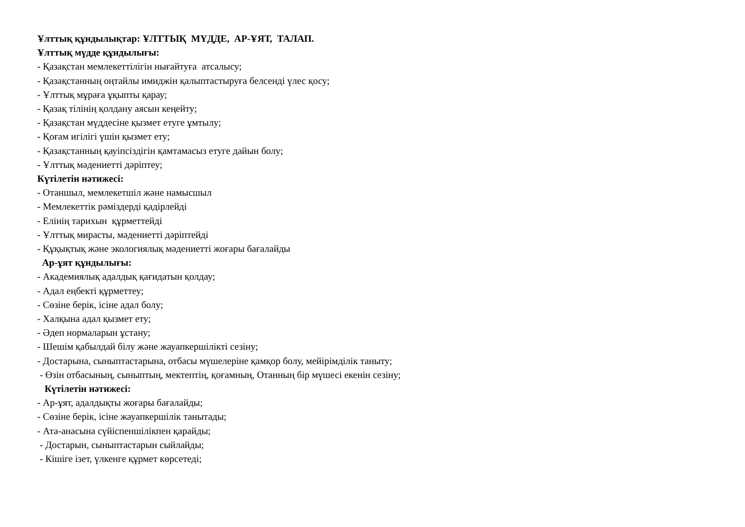Ұлттық құндылықтар: ҰЛТТЫҚ МҮДДЕ, АР-ҰЯТ, ТАЛАП.
Ұлттық мүдде құндылығы:
- Қазақстан мемлекеттілігін нығайтуға атсалысу;
- Қазақстанның оңтайлы имиджін қалыптастыруға белсенді үлес қосу;
- Ұлттық мұраға ұқыпты қарау;
- Қазақ тілінің қолдану аясын кеңейту;
- Қазақстан мүддесіне қызмет етуге ұмтылу;
- Қоғам игілігі үшін қызмет ету;
- Қазақстанның қауіпсіздігін қамтамасыз етуге дайын болу;
- Ұлттық мәдениетті дәріптеу;
Күтілетін нәтижесі:
- Отаншыл, мемлекетшіл және намысшыл
- Мемлекеттік рәміздерді қадірлейді
- Елінің тарихын құрметтейді
- Ұлттық мирасты, мәдениетті дәріптейді
- Құқықтық және экологиялық мәдениетті жоғары бағалайды
Ар-ұят құндылығы:
- Академиялық адалдық қағидатын қолдау;
- Адал еңбекті құрметтеу;
- Сөзіне берік, ісіне адал болу;
- Халқына адал қызмет ету;
- Әдеп нормаларын ұстану;
- Шешім қабылдай білу және жауапкершілікті сезіну;
- Достарына, сыныптастарына, отбасы мүшелеріне қамқор болу, мейірімділік таныту;
- Өзін отбасының, сыныптың, мектептің, қоғамның, Отанның бір мүшесі екенін сезіну;
Күтілетін нәтижесі:
- Ар-ұят, адалдықты жоғары бағалайды;
- Сөзіне берік, ісіне жауапкершілік танытады;
- Ата-анасына сүйіспеншілікпен қарайды;
- Достарын, сыныптастарын сыйлайды;
- Кішіге ізет, үлкенге құрмет көрсетеді;